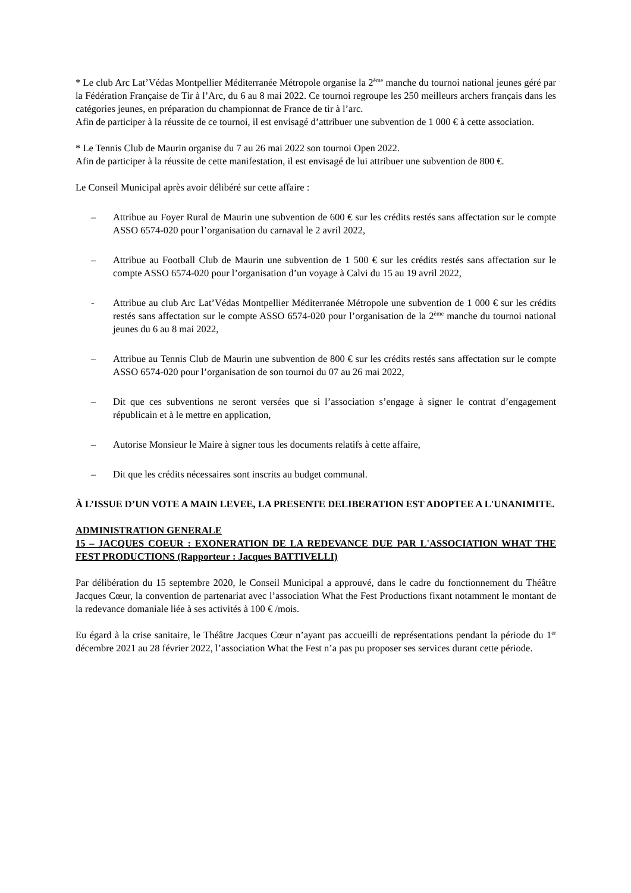* Le club Arc Lat’Védas Montpellier Méditerranée Métropole organise la 2<sup>ème</sup> manche du tournoi national jeunes géré par la Fédération Française de Tir à l’Arc, du 6 au 8 mai 2022. Ce tournoi regroupe les 250 meilleurs archers français dans les catégories jeunes, en préparation du championnat de France de tir à l’arc.
Afin de participer à la réussite de ce tournoi, il est envisagé d’attribuer une subvention de 1 000 € à cette association.
* Le Tennis Club de Maurin organise du 7 au 26 mai 2022 son tournoi Open 2022.
Afin de participer à la réussite de cette manifestation, il est envisagé de lui attribuer une subvention de 800 €.
Le Conseil Municipal après avoir délibéré sur cette affaire :
– Attribue au Foyer Rural de Maurin une subvention de 600 € sur les crédits restés sans affectation sur le compte ASSO 6574-020 pour l’organisation du carnaval le 2 avril 2022,
– Attribue au Football Club de Maurin une subvention de 1 500 € sur les crédits restés sans affectation sur le compte ASSO 6574-020 pour l’organisation d’un voyage à Calvi du 15 au 19 avril 2022,
- Attribue au club Arc Lat’Védas Montpellier Méditerranée Métropole une subvention de 1 000 € sur les crédits restés sans affectation sur le compte ASSO 6574-020 pour l’organisation de la 2<sup>ème</sup> manche du tournoi national jeunes du 6 au 8 mai 2022,
– Attribue au Tennis Club de Maurin une subvention de 800 € sur les crédits restés sans affectation sur le compte ASSO 6574-020 pour l’organisation de son tournoi du 07 au 26 mai 2022,
– Dit que ces subventions ne seront versées que si l’association s’engage à signer le contrat d’engagement républicain et à le mettre en application,
– Autorise Monsieur le Maire à signer tous les documents relatifs à cette affaire,
– Dit que les crédits nécessaires sont inscrits au budget communal.
À L’ISSUE D’UN VOTE A MAIN LEVEE, LA PRESENTE DELIBERATION EST ADOPTEE A L'UNANIMITE.
ADMINISTRATION GENERALE
15 – JACQUES COEUR : EXONERATION DE LA REDEVANCE DUE PAR L'ASSOCIATION WHAT THE FEST PRODUCTIONS (Rapporteur : Jacques BATTIVELLI)
Par délibération du 15 septembre 2020, le Conseil Municipal a approuvé, dans le cadre du fonctionnement du Théâtre Jacques Cœur, la convention de partenariat avec l’association What the Fest Productions fixant notamment le montant de la redevance domaniale liée à ses activités à 100 € /mois.
Eu égard à la crise sanitaire, le Théâtre Jacques Cœur n’ayant pas accueilli de représentations pendant la période du 1<sup>er</sup> décembre 2021 au 28 février 2022, l’association What the Fest n’a pas pu proposer ses services durant cette période.